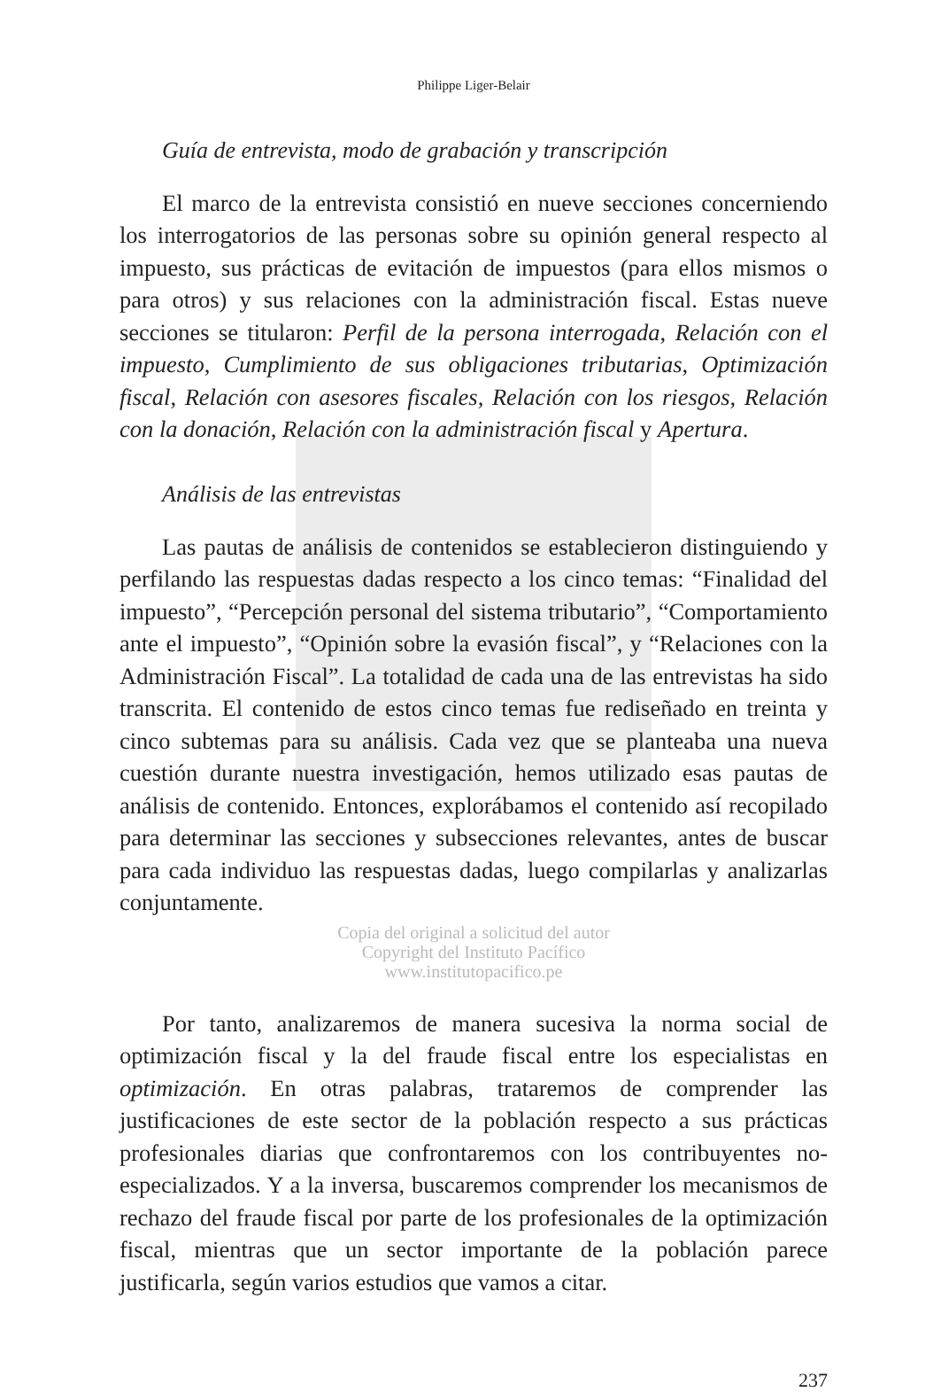Philippe Liger-Belair
Guía de entrevista, modo de grabación y transcripción
El marco de la entrevista consistió en nueve secciones concerniendo los interrogatorios de las personas sobre su opinión general respecto al impuesto, sus prácticas de evitación de impuestos (para ellos mismos o para otros) y sus relaciones con la administración fiscal. Estas nueve secciones se titularon: Perfil de la persona interrogada, Relación con el impuesto, Cumplimiento de sus obligaciones tributarias, Optimización fiscal, Relación con asesores fiscales, Relación con los riesgos, Relación con la donación, Relación con la administración fiscal y Apertura.
Análisis de las entrevistas
Las pautas de análisis de contenidos se establecieron distinguiendo y perfilando las respuestas dadas respecto a los cinco temas: “Finalidad del impuesto”, “Percepción personal del sistema tributario”, “Comportamiento ante el impuesto”, “Opinión sobre la evasión fiscal”, y “Relaciones con la Administración Fiscal”. La totalidad de cada una de las entrevistas ha sido transcrita. El contenido de estos cinco temas fue rediseñado en treinta y cinco subtemas para su análisis. Cada vez que se planteaba una nueva cuestión durante nuestra investigación, hemos utilizado esas pautas de análisis de contenido. Entonces, explorábamos el contenido así recopilado para determinar las secciones y subsecciones relevantes, antes de buscar para cada individuo las respuestas dadas, luego compilarlas y analizarlas conjuntamente.
Copia del original a solicitud del autor
Copyright del Instituto Pacífico
www.institutopacifico.pe
Por tanto, analizaremos de manera sucesiva la norma social de optimización fiscal y la del fraude fiscal entre los especialistas en optimización. En otras palabras, trataremos de comprender las justificaciones de este sector de la población respecto a sus prácticas profesionales diarias que confrontaremos con los contribuyentes no-especializados. Y a la inversa, buscaremos comprender los mecanismos de rechazo del fraude fiscal por parte de los profesionales de la optimización fiscal, mientras que un sector importante de la población parece justificarla, según varios estudios que vamos a citar.
237